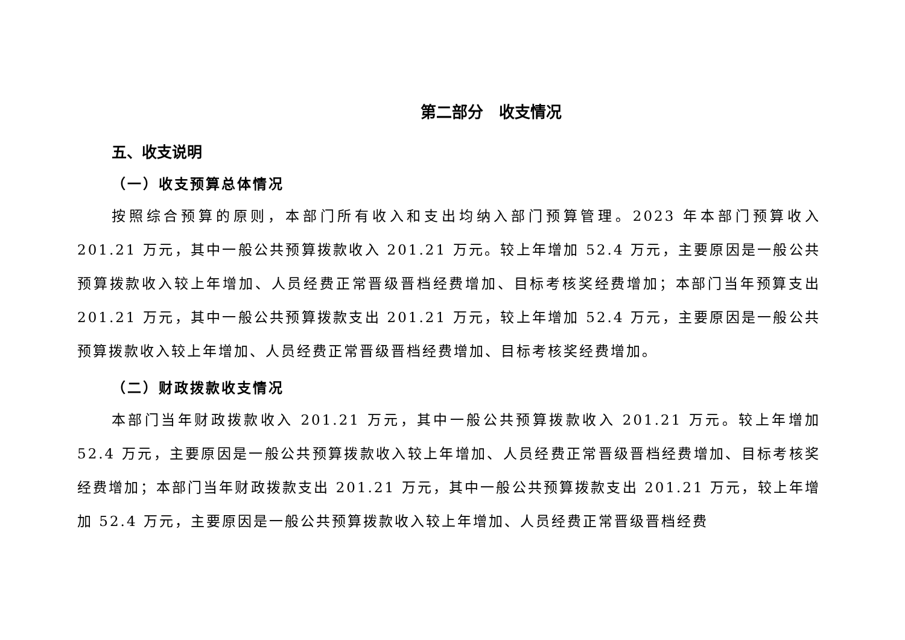第二部分　收支情况
五、收支说明
（一）收支预算总体情况
按照综合预算的原则，本部门所有收入和支出均纳入部门预算管理。2023 年本部门预算收入 201.21 万元，其中一般公共预算拨款收入 201.21 万元。较上年增加 52.4 万元，主要原因是一般公共预算拨款收入较上年增加、人员经费正常晋级晋档经费增加、目标考核奖经费增加；本部门当年预算支出 201.21 万元，其中一般公共预算拨款支出 201.21 万元，较上年增加 52.4 万元，主要原因是一般公共预算拨款收入较上年增加、人员经费正常晋级晋档经费增加、目标考核奖经费增加。
（二）财政拨款收支情况
本部门当年财政拨款收入 201.21 万元，其中一般公共预算拨款收入 201.21 万元。较上年增加 52.4 万元，主要原因是一般公共预算拨款收入较上年增加、人员经费正常晋级晋档经费增加、目标考核奖经费增加；本部门当年财政拨款支出 201.21 万元，其中一般公共预算拨款支出 201.21 万元，较上年增加 52.4 万元，主要原因是一般公共预算拨款收入较上年增加、人员经费正常晋级晋档经费